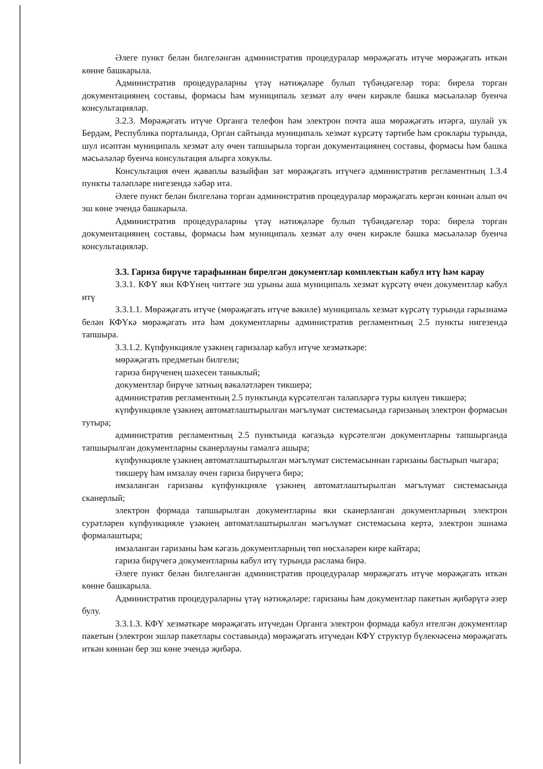Әлеге пункт белән билгеләнгән административ процедуралар мөрәҗәгать итүче мөрәҗәгать иткән көнне башкарыла.
Административ процедураларны үтәү нәтиҗәләре булып түбәндәгеләр тора: бирелә торган документациянең составы, формасы һәм муниципаль хезмәт алу өчен кирәкле башка мәсьәләләр буенча консультацияләр.
3.2.3. Мөрәҗәгать итүче Органга телефон һәм электрон почта аша мөрәҗәгать итәргә, шулай ук Бердәм, Республика порталында, Орган сайтында муниципаль хезмәт күрсәтү тәртибе һәм сроклары турында, шул исәптән муниципаль хезмәт алу өчен тапшырыла торган документациянең составы, формасы һәм башка мәсьәләләр буенча консультация алырга хокуклы.
Консультация өчен җаваплы вазыйфаи зат мөрәҗәгать итүчегә административ регламентның 1.3.4 пункты таләпләре нигезендә хәбәр итә.
Әлеге пункт белән билгеләнә торган административ процедуралар мөрәҗәгать кергән көннән алып өч эш көне эчендә башкарыла.
Административ процедураларны үтәү нәтиҗәләре булып түбәндәгеләр тора: бирелә торган документациянең составы, формасы һәм муниципаль хезмәт алу өчен кирәкле башка мәсьәләләр буенча консультацияләр.
3.3. Гариза бирүче тарафыннан бирелгән документлар комплектын кабул итү һәм карау
3.3.1. КФҮ яки КФҮнең читтәге эш урыны аша муниципаль хезмәт күрсәтү өчен документлар кабул итү
3.3.1.1. Мөрәҗәгать итүче (мөрәҗәгать итүче вәкиле) муниципаль хезмәт күрсәтү турында гарызнамә белән КФҮкә мөрәҗәгать итә һәм документларны административ регламентның 2.5 пункты нигезендә тапшыра.
3.3.1.2. Күпфункцияле үзәкнең гаризалар кабул итүче хезмәткәре:
мөрәҗәгать предметын билгели;
гариза бирүченең шәхесен таныклый;
документлар бирүче затның вәкаләтләрен тикшерә;
административ регламентның 2.5 пунктында күрсәтелгән таләпләргә туры килүен тикшерә;
күпфункцияле үзәкнең автоматлаштырылган мәгълүмат системасында гаризаның электрон формасын тутыра;
административ регламентның 2.5 пунктында кәгазьдә күрсәтелгән документларны тапшырганда тапшырылган документларны сканерлауны гамәлгә ашыра;
күпфункцияле үзәкнең автоматлаштырылган мәгълүмат системасыннан гаризаны бастырып чыгара;
тикшерү һәм имзалау өчен гариза бирүчегә бирә;
имзаланган гаризаны күпфункцияле үзәкнең автоматлаштырылган мәгълүмат системасында сканерлый;
электрон формада тапшырылган документларны яки сканерланган документларның электрон сурәтләрен күпфункцияле үзәкнең автоматлаштырылган мәгълүмат системасына кертә, электрон эшнамә формалаштыра;
имзаланган гаризаны һәм кәгазь документларның төп нөсхәләрен кире кайтара;
гариза бирүчегә документларны кабул итү турында раслама бирә.
Әлеге пункт белән билгеләнгән административ процедуралар мөрәҗәгать итүче мөрәҗәгать иткән көнне башкарыла.
Административ процедураларны үтәү нәтиҗәләре: гаризаны һәм документлар пакетын җибәрүгә әзер булу.
3.3.1.3. КФҮ хезмәткәре мөрәҗәгать итүчедән Органга электрон формада кабул ителгән документлар пакетын (электрон эшләр пакетлары составында) мөрәҗәгать итүчедән КФҮ структур бүлекчәсенә мөрәҗәгать иткән көннән бер эш көне эчендә җибәрә.